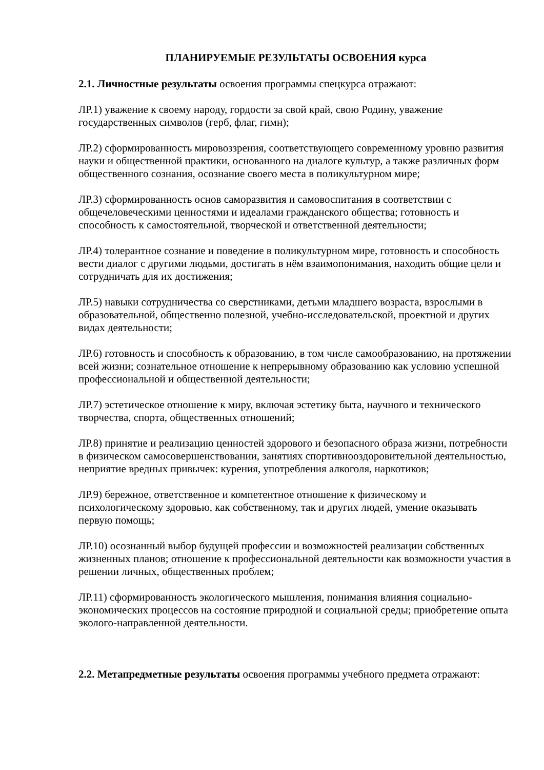ПЛАНИРУЕМЫЕ РЕЗУЛЬТАТЫ ОСВОЕНИЯ курса
2.1. Личностные результаты освоения программы спецкурса отражают:
ЛР.1) уважение к своему народу, гордости за свой край, свою Родину, уважение государственных символов (герб, флаг, гимн);
ЛР.2) сформированность мировоззрения, соответствующего современному уровню развития науки и общественной практики, основанного на диалоге культур, а также различных форм общественного сознания, осознание своего места в поликультурном мире;
ЛР.3) сформированность основ саморазвития и самовоспитания в соответствии с общечеловеческими ценностями и идеалами гражданского общества; готовность и способность к самостоятельной, творческой и ответственной деятельности;
ЛР.4) толерантное сознание и поведение в поликультурном мире, готовность и способность вести диалог с другими людьми, достигать в нём взаимопонимания, находить общие цели и сотрудничать для их достижения;
ЛР.5) навыки сотрудничества со сверстниками, детьми младшего возраста, взрослыми в образовательной, общественно полезной, учебно-исследовательской, проектной и других видах деятельности;
ЛР.6) готовность и способность к образованию, в том числе самообразованию, на протяжении всей жизни; сознательное отношение к непрерывному образованию как условию успешной профессиональной и общественной деятельности;
ЛР.7) эстетическое отношение к миру, включая эстетику быта, научного и технического творчества, спорта, общественных отношений;
ЛР.8) принятие и реализацию ценностей здорового и безопасного образа жизни, потребности в физическом самосовершенствовании, занятиях спортивнооздоровительной деятельностью, неприятие вредных привычек: курения, употребления алкоголя, наркотиков;
ЛР.9) бережное, ответственное и компетентное отношение к физическому и психологическому здоровью, как собственному, так и других людей, умение оказывать первую помощь;
ЛР.10) осознанный выбор будущей профессии и возможностей реализации собственных жизненных планов; отношение к профессиональной деятельности как возможности участия в решении личных, общественных проблем;
ЛР.11) сформированность экологического мышления, понимания влияния социально-экономических процессов на состояние природной и социальной среды; приобретение опыта эколого-направленной деятельности.
2.2. Метапредметные результаты освоения программы учебного предмета отражают: